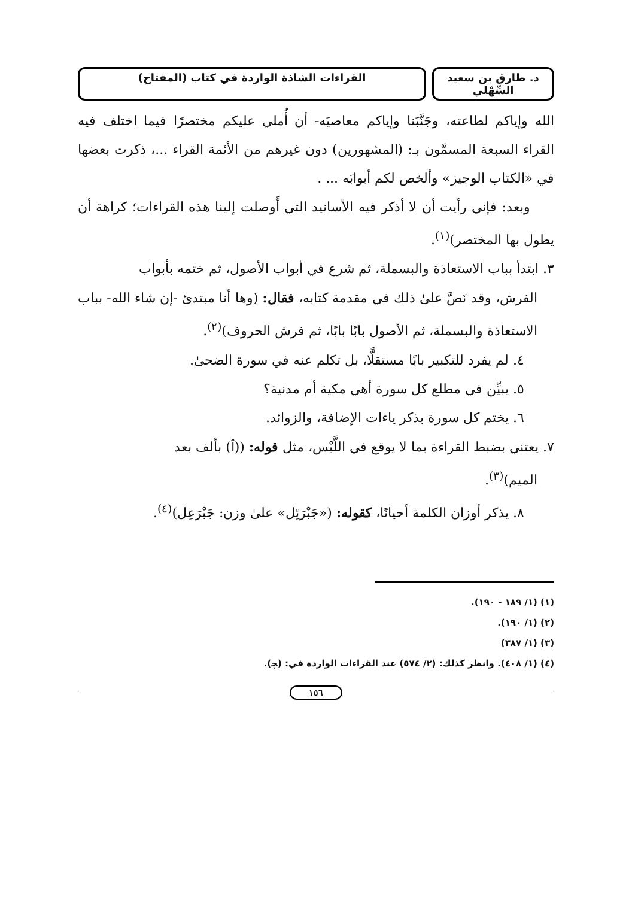د. طارق بن سعيد السِّهْلي
القراءات الشاذة الواردة في كتاب (المفتاح)
الله وإياكم لطاعته، وجَنَّبَنا وإياكم معاصيَه- أن أُملي عليكم مختصرًا فيما اختلف فيه القراء السبعة المسمَّون بـ: (المشهورين) دون غيرهم من الأئمة القراء ...، ذكرت بعضها في «الكتاب الوجيز» وألخص لكم أبوابَه ... .
وبعد: فإني رأيت أن لا أذكر فيه الأسانيد التي أَوصلت إلينا هذه القراءات؛ كراهة أن يطول بها المختصر)<sup>(١)</sup>.
٣. ابتدأ بباب الاستعاذة والبسملة، ثم شرع في أبواب الأصول، ثم ختمه بأبواب
الفرش، وقد نَصَّ علىٰ ذلك في مقدمة كتابه، فقال: (وها أنا مبتدئ -إن شاء الله- بباب الاستعاذة والبسملة، ثم الأصول بابًا بابًا، ثم فرش الحروف)<sup>(٢)</sup>.
٤. لم يفرد للتكبير بابًا مستقلًّا، بل تكلم عنه في سورة الضحىٰ.
٥. يبيِّن في مطلع كل سورة أهي مكية أم مدنية؟
٦. يختم كل سورة بذكر ياءات الإضافة، والزوائد.
٧. يعتني بضبط القراءة بما لا يوقع في اللَّبْس، مثل قوله: ((ﭐ) بألف بعد
الميم)<sup>(٣)</sup>.
٨. يذكر أوزان الكلمة أحيانًا، كقوله: («جَبْرَئِل» علىٰ وزن: جَبْرَعِل)<sup>(٤)</sup>.
(١) (١/ ١٨٩ - ١٩٠).
(٢) (١/ ١٩٠).
(٣) (١/ ٣٨٧)
(٤) (١/ ٤٠٨). وانظر كذلك: (٢/ ٥٧٤) عند القراءات الواردة في: (ﭽ).
١٥٦